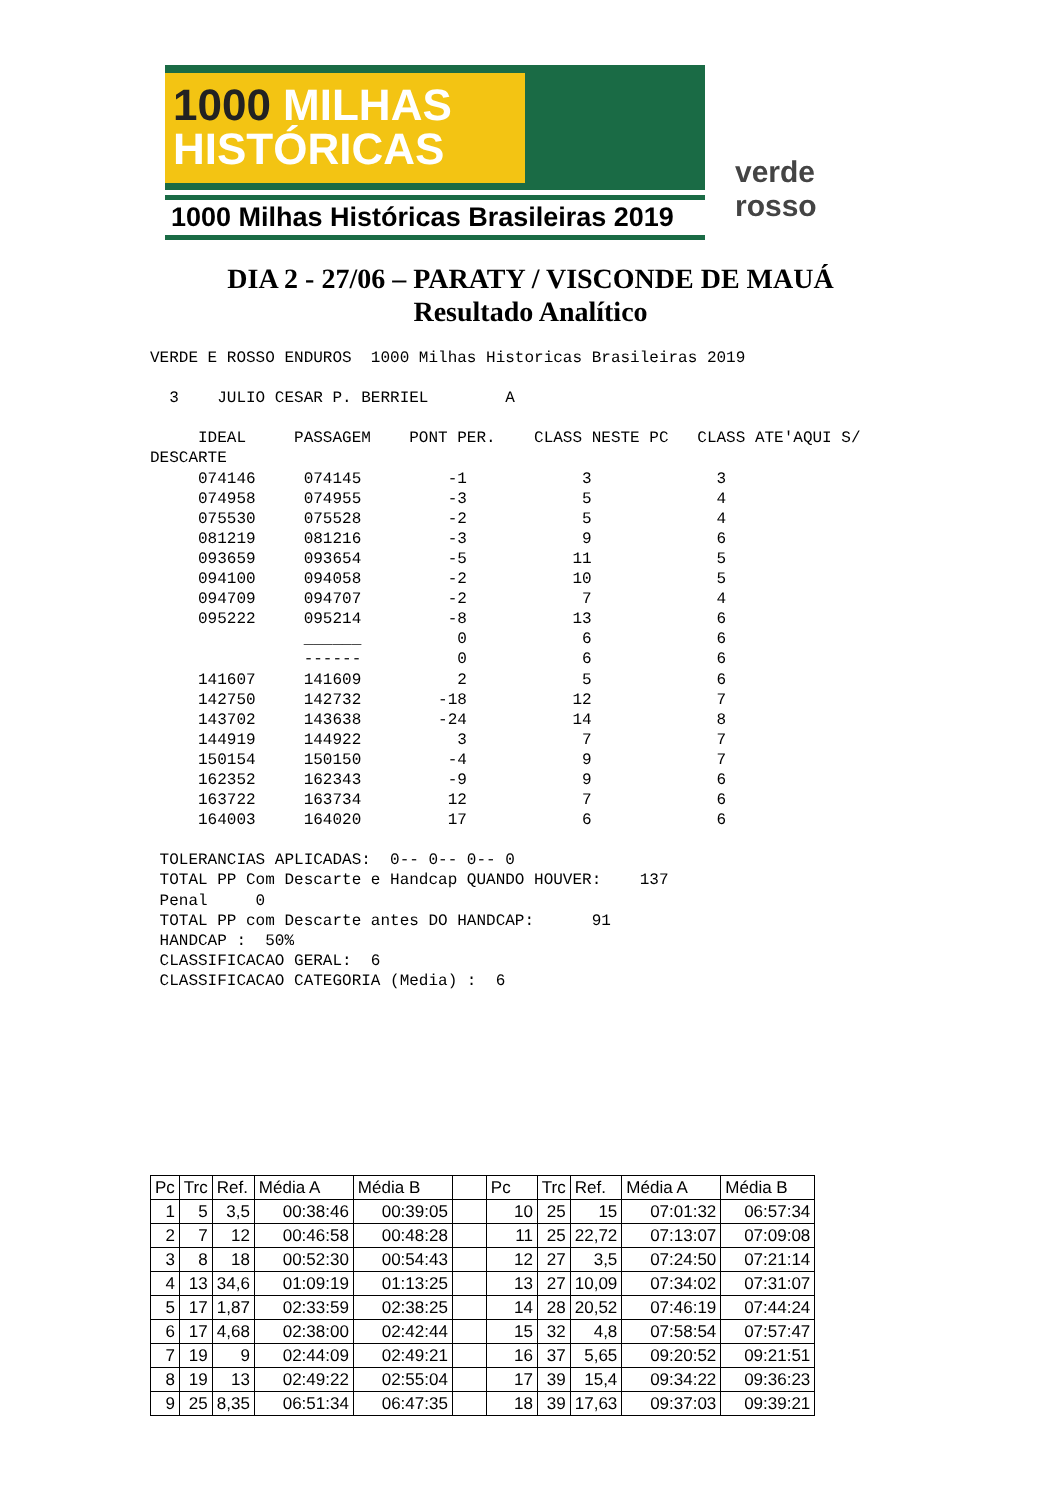1000 MILHAS
HISTÓRICAS
1000 Milhas Históricas Brasileiras 2019
verde rosso
DIA 2 - 27/06 – PARATY / VISCONDE DE MAUÁ
Resultado Analítico
VERDE E ROSSO ENDUROS  1000 Milhas Historicas Brasileiras 2019

  3    JULIO CESAR P. BERRIEL        A

     IDEAL     PASSAGEM    PONT PER.    CLASS NESTE PC   CLASS ATE'AQUI S/
DESCARTE
     074146     074145         -1            3             3
     074958     074955         -3            5             4
     075530     075528         -2            5             4
     081219     081216         -3            9             6
     093659     093654         -5           11             5
     094100     094058         -2           10             5
     094709     094707         -2            7             4
     095222     095214         -8           13             6
                ______          0            6             6
                ------          0            6             6
     141607     141609          2            5             6
     142750     142732        -18           12             7
     143702     143638        -24           14             8
     144919     144922          3            7             7
     150154     150150         -4            9             7
     162352     162343         -9            9             6
     163722     163734         12            7             6
     164003     164020         17            6             6

 TOLERANCIAS APLICADAS:  0-- 0-- 0-- 0
 TOTAL PP Com Descarte e Handcap QUANDO HOUVER:    137
 Penal     0
 TOTAL PP com Descarte antes DO HANDCAP:      91
 HANDCAP :  50%
 CLASSIFICACAO GERAL:  6
 CLASSIFICACAO CATEGORIA (Media) :  6
| Pc | Trc | Ref. | Média A | Média B | | Pc | Trc | Ref. | Média A | Média B |
| 1 | 5 | 3,5 | 00:38:46 | 00:39:05 | | 10 | 25 | 15 | 07:01:32 | 06:57:34 |
| 2 | 7 | 12 | 00:46:58 | 00:48:28 | | 11 | 25 | 22,72 | 07:13:07 | 07:09:08 |
| 3 | 8 | 18 | 00:52:30 | 00:54:43 | | 12 | 27 | 3,5 | 07:24:50 | 07:21:14 |
| 4 | 13 | 34,6 | 01:09:19 | 01:13:25 | | 13 | 27 | 10,09 | 07:34:02 | 07:31:07 |
| 5 | 17 | 1,87 | 02:33:59 | 02:38:25 | | 14 | 28 | 20,52 | 07:46:19 | 07:44:24 |
| 6 | 17 | 4,68 | 02:38:00 | 02:42:44 | | 15 | 32 | 4,8 | 07:58:54 | 07:57:47 |
| 7 | 19 | 9 | 02:44:09 | 02:49:21 | | 16 | 37 | 5,65 | 09:20:52 | 09:21:51 |
| 8 | 19 | 13 | 02:49:22 | 02:55:04 | | 17 | 39 | 15,4 | 09:34:22 | 09:36:23 |
| 9 | 25 | 8,35 | 06:51:34 | 06:47:35 | | 18 | 39 | 17,63 | 09:37:03 | 09:39:21 |